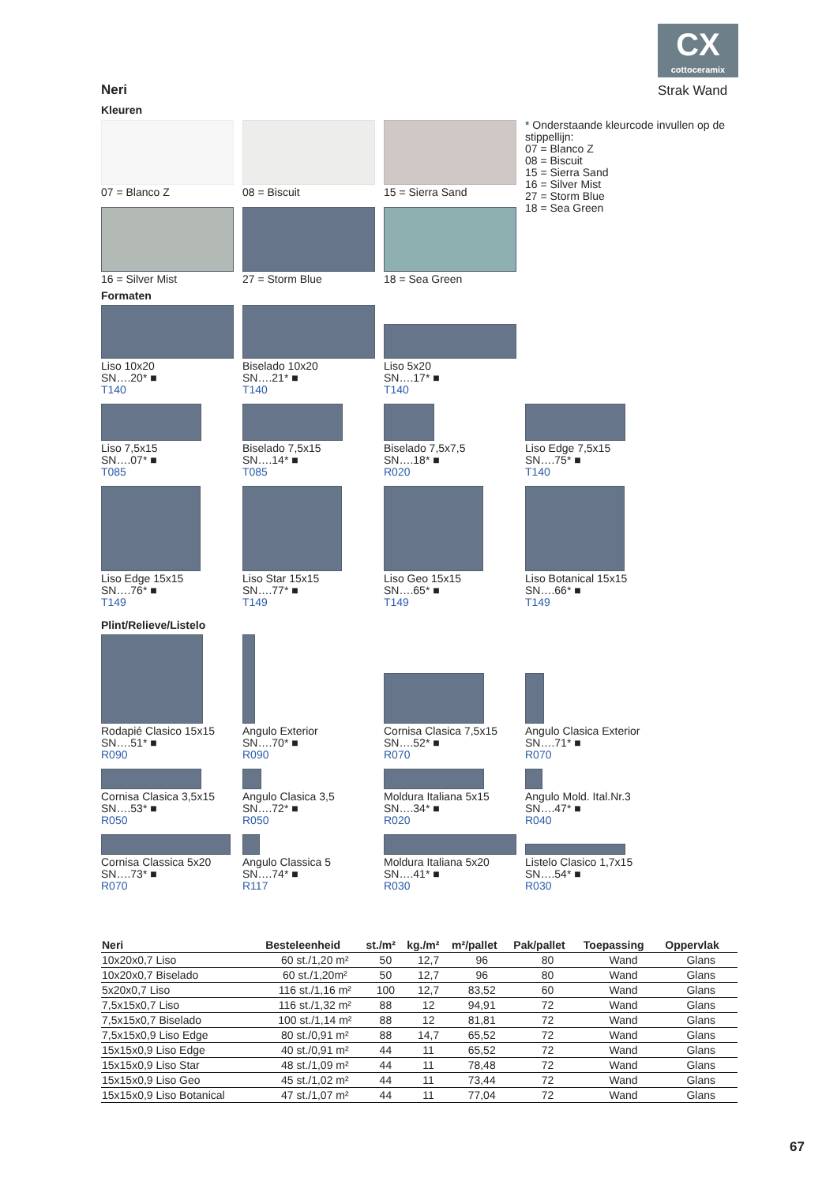CX
cottoceramix
Neri Strak Wand
Kleuren
07 = Blanco Z 08 = Biscuit 15 = Sierra Sand
* Onderstaande kleurcode invullen op de stippellijn:
07 = Blanco Z
08 = Biscuit
15 = Sierra Sand
16 = Silver Mist
27 = Storm Blue
18 = Sea Green
16 = Silver Mist 27 = Storm Blue 18 = Sea Green
Formaten
Liso 10x20
SN….20* ■
T140
Biselado 10x20
SN….21* ■
T140
Liso 5x20
SN….17* ■
T140
Liso 7,5x15
SN….07* ■
T085
Biselado 7,5x15
SN….14* ■
T085
Biselado 7,5x7,5
SN….18* ■
R020
Liso Edge 7,5x15
SN….75* ■
T140
Liso Edge 15x15
SN….76* ■
T149
Liso Star 15x15
SN….77* ■
T149
Liso Geo 15x15
SN….65* ■
T149
Liso Botanical 15x15
SN….66* ■
T149
Plint/Relieve/Listelo
Rodapié Clasico 15x15
SN….51* ■
R090
Angulo Exterior
SN….70* ■
R090
Cornisa Clasica 7,5x15
SN….52* ■
R070
Angulo Clasica Exterior
SN….71* ■
R070
Cornisa Clasica 3,5x15
SN….53* ■
R050
Angulo Clasica 3,5
SN….72* ■
R050
Moldura Italiana 5x15
SN….34* ■
R020
Angulo Mold. Ital.Nr.3
SN….47* ■
R040
Cornisa Classica 5x20
SN….73* ■
R070
Angulo Classica 5
SN….74* ■
R117
Moldura Italiana 5x20
SN….41* ■
R030
Listelo Clasico 1,7x15
SN….54* ■
R030
| Neri | Besteleenheid | st./m² | kg./m² | m²/pallet | Pak/pallet | Toepassing | Oppervlak |
| --- | --- | --- | --- | --- | --- | --- | --- |
| 10x20x0,7 Liso | 60 st./1,20 m² | 50 | 12,7 | 96 | 80 | Wand | Glans |
| 10x20x0,7 Biselado | 60 st./1,20m² | 50 | 12,7 | 96 | 80 | Wand | Glans |
| 5x20x0,7 Liso | 116 st./1,16 m² | 100 | 12,7 | 83,52 | 60 | Wand | Glans |
| 7,5x15x0,7 Liso | 116 st./1,32 m² | 88 | 12 | 94,91 | 72 | Wand | Glans |
| 7,5x15x0,7 Biselado | 100 st./1,14 m² | 88 | 12 | 81,81 | 72 | Wand | Glans |
| 7,5x15x0,9 Liso Edge | 80 st./0,91 m² | 88 | 14,7 | 65,52 | 72 | Wand | Glans |
| 15x15x0,9 Liso Edge | 40 st./0,91 m² | 44 | 11 | 65,52 | 72 | Wand | Glans |
| 15x15x0,9 Liso Star | 48 st./1,09 m² | 44 | 11 | 78,48 | 72 | Wand | Glans |
| 15x15x0,9 Liso Geo | 45 st./1,02 m² | 44 | 11 | 73,44 | 72 | Wand | Glans |
| 15x15x0,9 Liso Botanical | 47 st./1,07 m² | 44 | 11 | 77,04 | 72 | Wand | Glans |
67